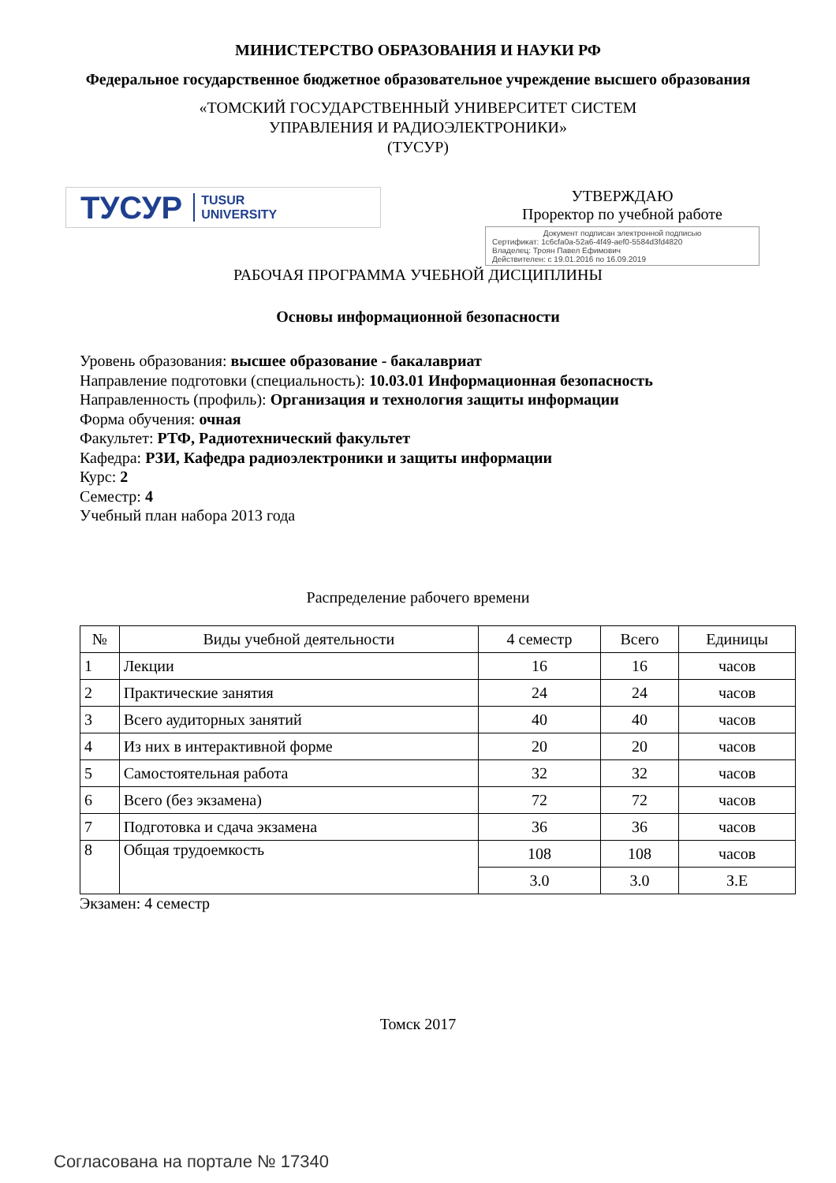МИНИСТЕРСТВО ОБРАЗОВАНИЯ И НАУКИ РФ
Федеральное государственное бюджетное образовательное учреждение высшего образования
«ТОМСКИЙ ГОСУДАРСТВЕННЫЙ УНИВЕРСИТЕТ СИСТЕМ
УПРАВЛЕНИЯ И РАДИОЭЛЕКТРОНИКИ»
(ТУСУР)
ТУСУР TUSUR
UNIVERSITY
УТВЕРЖДАЮ
Проректор по учебной работе
Документ подписан электронной подписью
Сертификат: 1c6cfa0a-52a6-4f49-aef0-5584d3fd4820
Владелец: Троян Павел Ефимович
Действителен: с 19.01.2016 по 16.09.2019
РАБОЧАЯ ПРОГРАММА УЧЕБНОЙ ДИСЦИПЛИНЫ
Основы информационной безопасности
Уровень образования: высшее образование - бакалавриат
Направление подготовки (специальность): 10.03.01 Информационная безопасность
Направленность (профиль): Организация и технология защиты информации
Форма обучения: очная
Факультет: РТФ, Радиотехнический факультет
Кафедра: РЗИ, Кафедра радиоэлектроники и защиты информации
Курс: 2
Семестр: 4
Учебный план набора 2013 года
Распределение рабочего времени
| № | Виды учебной деятельности | 4 семестр | Всего | Единицы |
| --- | --- | --- | --- | --- |
| 1 | Лекции | 16 | 16 | часов |
| 2 | Практические занятия | 24 | 24 | часов |
| 3 | Всего аудиторных занятий | 40 | 40 | часов |
| 4 | Из них в интерактивной форме | 20 | 20 | часов |
| 5 | Самостоятельная работа | 32 | 32 | часов |
| 6 | Всего (без экзамена) | 72 | 72 | часов |
| 7 | Подготовка и сдача экзамена | 36 | 36 | часов |
| 8 | Общая трудоемкость | 108 | 108 | часов |
| | | 3.0 | 3.0 | З.Е |
Экзамен: 4 семестр
Томск 2017
Согласована на портале № 17340